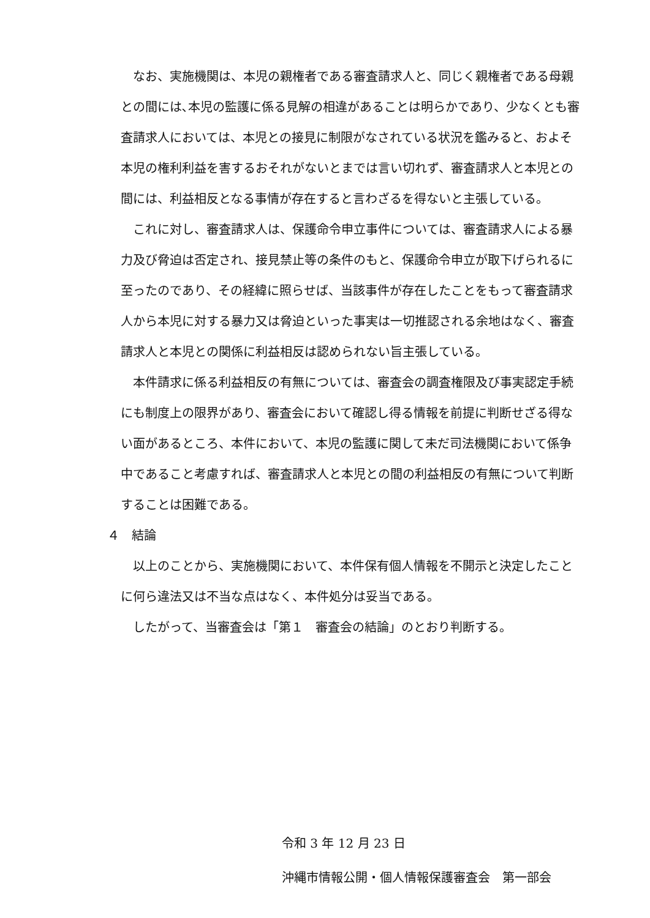なお、実施機関は、本児の親権者である審査請求人と、同じく親権者である母親との間には､本児の監護に係る見解の相違があることは明らかであり、少なくとも審査請求人においては、本児との接見に制限がなされている状況を鑑みると、およそ本児の権利利益を害するおそれがないとまでは言い切れず、審査請求人と本児との間には、利益相反となる事情が存在すると言わざるを得ないと主張している。
これに対し、審査請求人は、保護命令申立事件については、審査請求人による暴力及び脅迫は否定され、接見禁止等の条件のもと、保護命令申立が取下げられるに至ったのであり、その経緯に照らせば、当該事件が存在したことをもって審査請求人から本児に対する暴力又は脅迫といった事実は一切推認される余地はなく、審査請求人と本児との関係に利益相反は認められない旨主張している。
本件請求に係る利益相反の有無については、審査会の調査権限及び事実認定手続にも制度上の限界があり、審査会において確認し得る情報を前提に判断せざる得ない面があるところ、本件において、本児の監護に関して未だ司法機関において係争中であること考慮すれば、審査請求人と本児との間の利益相反の有無について判断することは困難である。
４　結論
以上のことから、実施機関において、本件保有個人情報を不開示と決定したことに何ら違法又は不当な点はなく、本件処分は妥当である。
したがって、当審査会は「第１　審査会の結論」のとおり判断する。
令和 3 年 12 月 23 日
沖縄市情報公開・個人情報保護審査会　第一部会